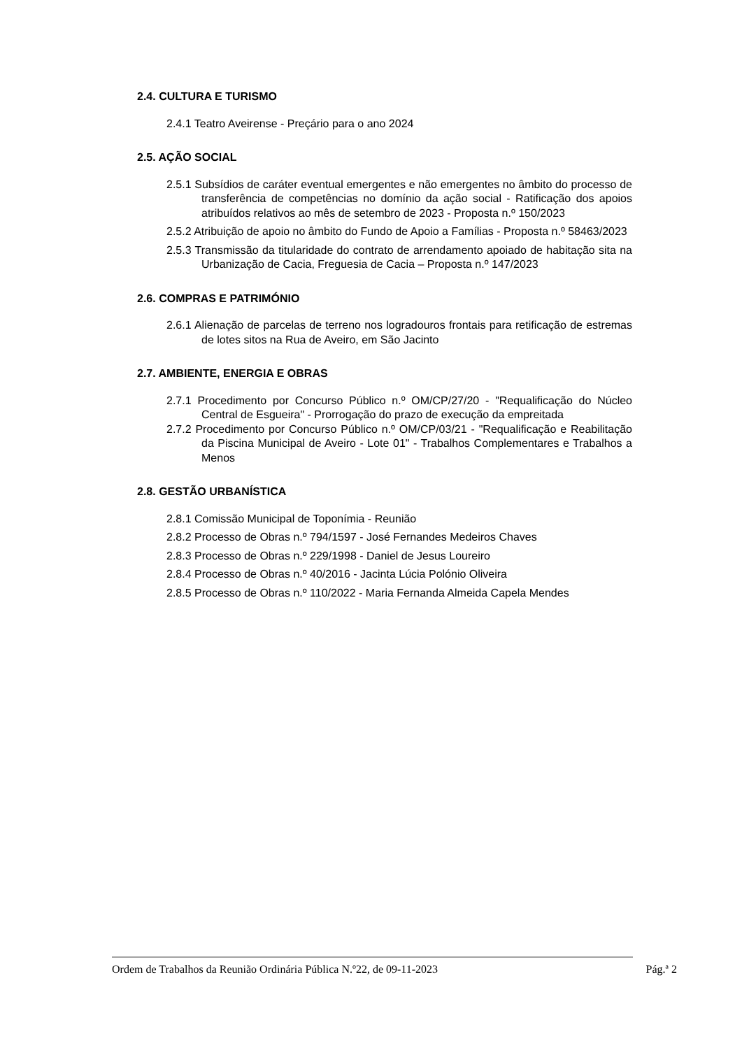2.4. CULTURA E TURISMO
2.4.1 Teatro Aveirense - Preçário para o ano 2024
2.5. AÇÃO SOCIAL
2.5.1 Subsídios de caráter eventual emergentes e não emergentes no âmbito do processo de transferência de competências no domínio da ação social - Ratificação dos apoios atribuídos relativos ao mês de setembro de 2023 - Proposta n.º 150/2023
2.5.2 Atribuição de apoio no âmbito do Fundo de Apoio a Famílias - Proposta n.º 58463/2023
2.5.3 Transmissão da titularidade do contrato de arrendamento apoiado de habitação sita na Urbanização de Cacia, Freguesia de Cacia – Proposta n.º 147/2023
2.6. COMPRAS E PATRIMÓNIO
2.6.1 Alienação de parcelas de terreno nos logradouros frontais para retificação de estremas de lotes sitos na Rua de Aveiro, em São Jacinto
2.7. AMBIENTE, ENERGIA E OBRAS
2.7.1 Procedimento por Concurso Público n.º OM/CP/27/20 - "Requalificação do Núcleo Central de Esgueira" - Prorrogação do prazo de execução da empreitada
2.7.2 Procedimento por Concurso Público n.º OM/CP/03/21 - "Requalificação e Reabilitação da Piscina Municipal de Aveiro - Lote 01" - Trabalhos Complementares e Trabalhos a Menos
2.8. GESTÃO URBANÍSTICA
2.8.1 Comissão Municipal de Toponímia - Reunião
2.8.2 Processo de Obras n.º 794/1597 - José Fernandes Medeiros Chaves
2.8.3 Processo de Obras n.º 229/1998 - Daniel de Jesus Loureiro
2.8.4 Processo de Obras n.º 40/2016 - Jacinta Lúcia Polónio Oliveira
2.8.5 Processo de Obras n.º 110/2022 - Maria Fernanda Almeida Capela Mendes
Ordem de Trabalhos da Reunião Ordinária Pública N.º22, de 09-11-2023 Pág.ª 2